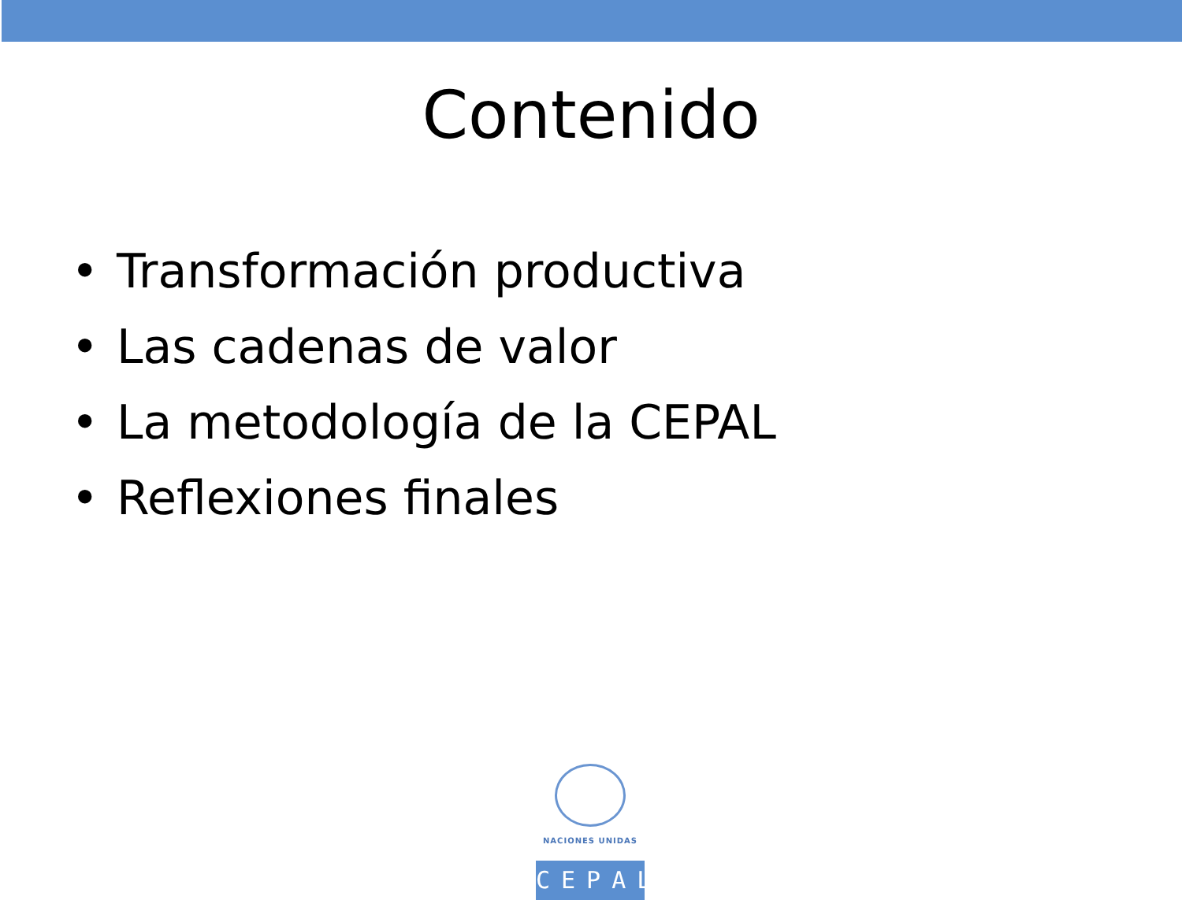Contenido
• Transformación productiva
• Las cadenas de valor
• La metodología de la CEPAL
• Reflexiones finales
NACIONES UNIDAS
CEPAL